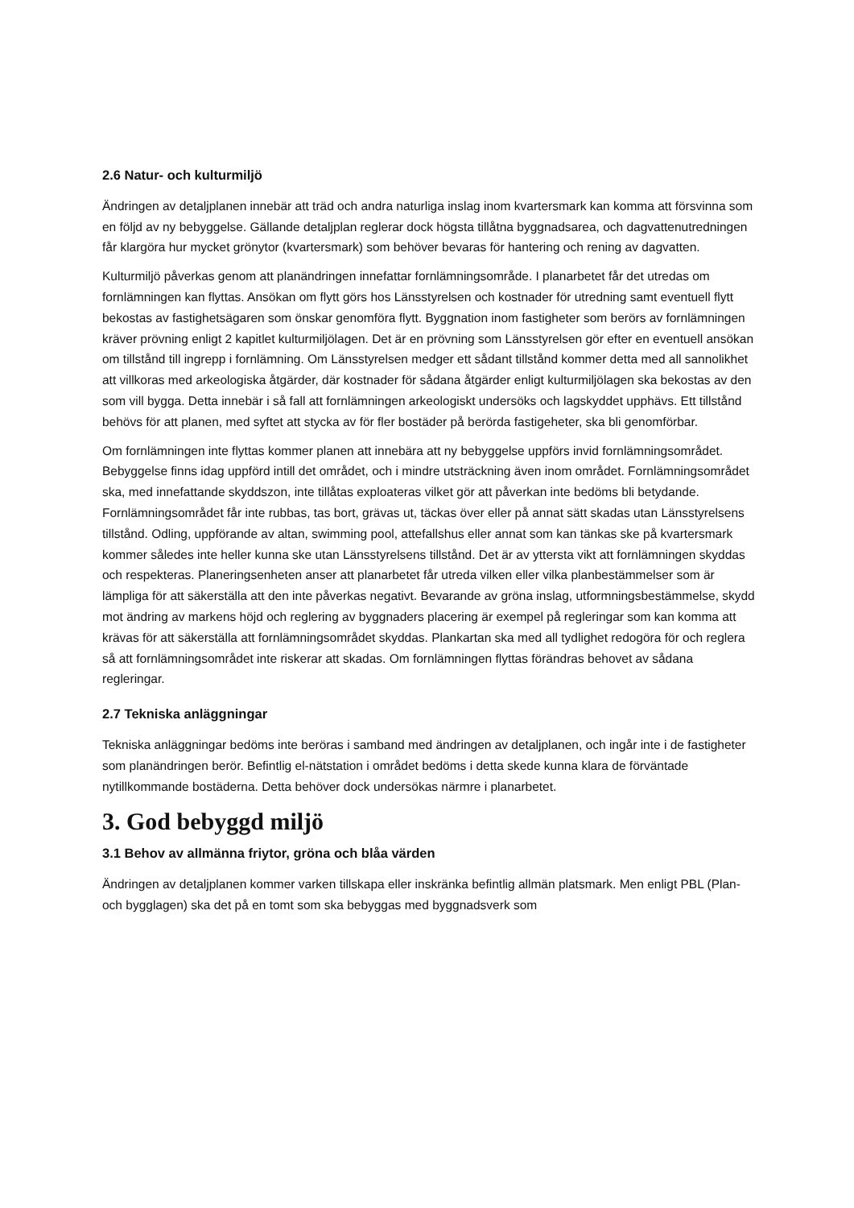2.6 Natur- och kulturmiljö
Ändringen av detaljplanen innebär att träd och andra naturliga inslag inom kvartersmark kan komma att försvinna som en följd av ny bebyggelse. Gällande detaljplan reglerar dock högsta tillåtna byggnadsarea, och dagvattenutredningen får klargöra hur mycket grönytor (kvartersmark) som behöver bevaras för hantering och rening av dagvatten.
Kulturmiljö påverkas genom att planändringen innefattar fornlämningsområde. I planarbetet får det utredas om fornlämningen kan flyttas. Ansökan om flytt görs hos Länsstyrelsen och kostnader för utredning samt eventuell flytt bekostas av fastighetsägaren som önskar genomföra flytt. Byggnation inom fastigheter som berörs av fornlämningen kräver prövning enligt 2 kapitlet kulturmiljölagen. Det är en prövning som Länsstyrelsen gör efter en eventuell ansökan om tillstånd till ingrepp i fornlämning. Om Länsstyrelsen medger ett sådant tillstånd kommer detta med all sannolikhet att villkoras med arkeologiska åtgärder, där kostnader för sådana åtgärder enligt kulturmiljölagen ska bekostas av den som vill bygga. Detta innebär i så fall att fornlämningen arkeologiskt undersöks och lagskyddet upphävs. Ett tillstånd behövs för att planen, med syftet att stycka av för fler bostäder på berörda fastigeheter, ska bli genomförbar.
Om fornlämningen inte flyttas kommer planen att innebära att ny bebyggelse uppförs invid fornlämningsområdet. Bebyggelse finns idag uppförd intill det området, och i mindre utsträckning även inom området. Fornlämningsområdet ska, med innefattande skyddszon, inte tillåtas exploateras vilket gör att påverkan inte bedöms bli betydande. Fornlämningsområdet får inte rubbas, tas bort, grävas ut, täckas över eller på annat sätt skadas utan Länsstyrelsens tillstånd. Odling, uppförande av altan, swimming pool, attefallshus eller annat som kan tänkas ske på kvartersmark kommer således inte heller kunna ske utan Länsstyrelsens tillstånd. Det är av yttersta vikt att fornlämningen skyddas och respekteras. Planeringsenheten anser att planarbetet får utreda vilken eller vilka planbestämmelser som är lämpliga för att säkerställa att den inte påverkas negativt. Bevarande av gröna inslag, utformningsbestämmelse, skydd mot ändring av markens höjd och reglering av byggnaders placering är exempel på regleringar som kan komma att krävas för att säkerställa att fornlämningsområdet skyddas. Plankartan ska med all tydlighet redogöra för och reglera så att fornlämningsområdet inte riskerar att skadas. Om fornlämningen flyttas förändras behovet av sådana regleringar.
2.7 Tekniska anläggningar
Tekniska anläggningar bedöms inte beröras i samband med ändringen av detaljplanen, och ingår inte i de fastigheter som planändringen berör. Befintlig el-nätstation i området bedöms i detta skede kunna klara de förväntade nytillkommande bostäderna. Detta behöver dock undersökas närmre i planarbetet.
3. God bebyggd miljö
3.1 Behov av allmänna friytor, gröna och blåa värden
Ändringen av detaljplanen kommer varken tillskapa eller inskränka befintlig allmän platsmark. Men enligt PBL (Plan- och bygglagen) ska det på en tomt som ska bebyggas med byggnadsverk som